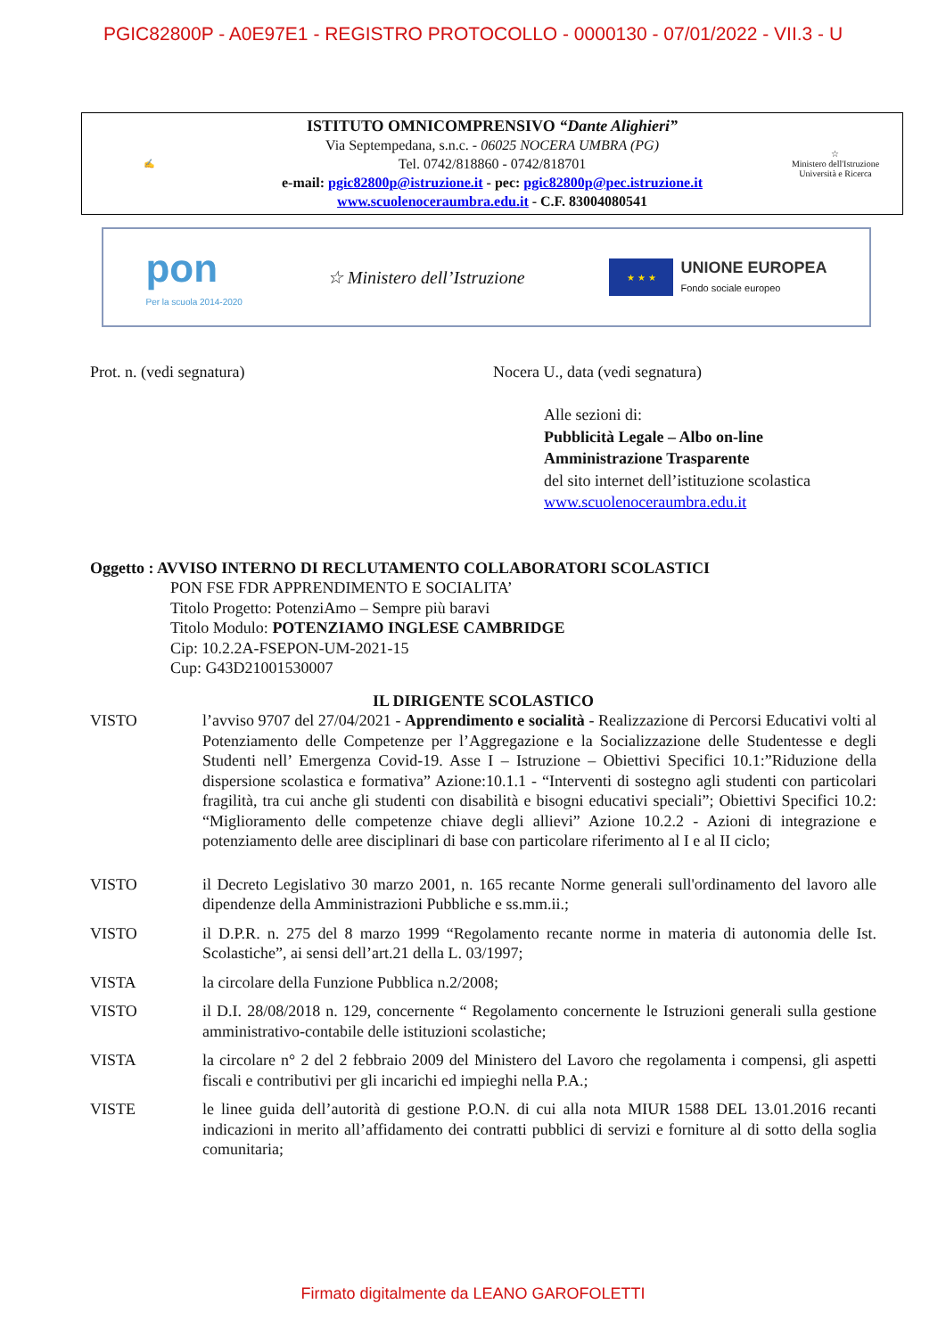PGIC82800P - A0E97E1 - REGISTRO PROTOCOLLO - 0000130 - 07/01/2022 - VII.3 - U
✍
ISTITUTO OMNICOMPRENSIVO “Dante Alighieri”
Via Septempedana, s.n.c. - 06025 NOCERA UMBRA (PG)
Tel. 0742/818860 - 0742/818701
e-mail: pgic82800p@istruzione.it - pec: pgic82800p@pec.istruzione.it
www.scuolenoceraumbra.edu.it - C.F. 83004080541
☆
Ministero dell'Istruzione
Università e Ricerca
pon
Per la scuola 2014-2020
☆ Ministero dell’Istruzione
★ ★ ★
UNIONE EUROPEA
Fondo sociale europeo
Prot. n. (vedi segnatura) Nocera U., data (vedi segnatura)
Alle sezioni di:
Pubblicità Legale – Albo on-line
Amministrazione Trasparente
del sito internet dell’istituzione scolastica
www.scuolenoceraumbra.edu.it
Oggetto : AVVISO INTERNO DI RECLUTAMENTO COLLABORATORI SCOLASTICI
PON FSE FDR APPRENDIMENTO E SOCIALITA’
Titolo Progetto: PotenziAmo – Sempre più baravi
Titolo Modulo: POTENZIAMO INGLESE CAMBRIDGE
Cip: 10.2.2A-FSEPON-UM-2021-15
Cup: G43D21001530007
IL DIRIGENTE SCOLASTICO
VISTO l’avviso 9707 del 27/04/2021 - Apprendimento e socialità - Realizzazione di Percorsi Educativi volti al Potenziamento delle Competenze per l’Aggregazione e la Socializzazione delle Studentesse e degli Studenti nell’ Emergenza Covid-19. Asse I – Istruzione – Obiettivi Specifici 10.1:”Riduzione della dispersione scolastica e formativa” Azione:10.1.1 - “Interventi di sostegno agli studenti con particolari fragilità, tra cui anche gli studenti con disabilità e bisogni educativi speciali”; Obiettivi Specifici 10.2: “Miglioramento delle competenze chiave degli allievi” Azione 10.2.2 - Azioni di integrazione e potenziamento delle aree disciplinari di base con particolare riferimento al I e al II ciclo;
VISTO il Decreto Legislativo 30 marzo 2001, n. 165 recante Norme generali sull'ordinamento del lavoro alle dipendenze della Amministrazioni Pubbliche e ss.mm.ii.;
VISTO il D.P.R. n. 275 del 8 marzo 1999 “Regolamento recante norme in materia di autonomia delle Ist. Scolastiche”, ai sensi dell’art.21 della L. 03/1997;
VISTA la circolare della Funzione Pubblica n.2/2008;
VISTO il D.I. 28/08/2018 n. 129, concernente “ Regolamento concernente le Istruzioni generali sulla gestione amministrativo-contabile delle istituzioni scolastiche;
VISTA la circolare n° 2 del 2 febbraio 2009 del Ministero del Lavoro che regolamenta i compensi, gli aspetti fiscali e contributivi per gli incarichi ed impieghi nella P.A.;
VISTE le linee guida dell’autorità di gestione P.O.N. di cui alla nota MIUR 1588 DEL 13.01.2016 recanti indicazioni in merito all’affidamento dei contratti pubblici di servizi e forniture al di sotto della soglia comunitaria;
Firmato digitalmente da LEANO GAROFOLETTI